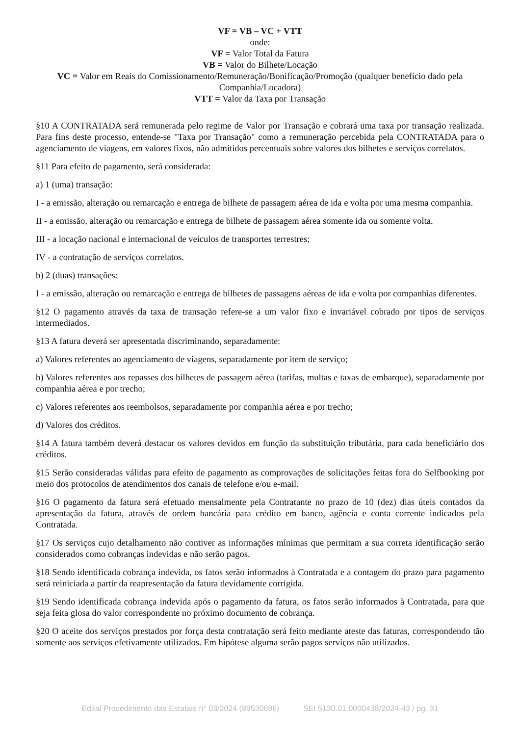VF = VB – VC + VTT
onde:
VF = Valor Total da Fatura
VB = Valor do Bilhete/Locação
VC = Valor em Reais do Comissionamento/Remuneração/Bonificação/Promoção (qualquer benefício dado pela Companhia/Locadora)
VTT = Valor da Taxa por Transação
§10 A CONTRATADA será remunerada pelo regime de Valor por Transação e cobrará uma taxa por transação realizada. Para fins deste processo, entende-se "Taxa por Transação" como a remuneração percebida pela CONTRATADA para o agenciamento de viagens, em valores fixos, não admitidos percentuais sobre valores dos bilhetes e serviços correlatos.
§11 Para efeito de pagamento, será considerada:
a) 1 (uma) transação:
I - a emissão, alteração ou remarcação e entrega de bilhete de passagem aérea de ida e volta por uma mesma companhia.
II - a emissão, alteração ou remarcação e entrega de bilhete de passagem aérea somente ida ou somente volta.
III - a locação nacional e internacional de veículos de transportes terrestres;
IV - a contratação de serviços correlatos.
b) 2 (duas) transações:
I - a emissão, alteração ou remarcação e entrega de bilhetes de passagens aéreas de ida e volta por companhias diferentes.
§12 O pagamento através da taxa de transação refere-se a um valor fixo e invariável cobrado por tipos de serviços intermediados.
§13 A fatura deverá ser apresentada discriminando, separadamente:
a) Valores referentes ao agenciamento de viagens, separadamente por item de serviço;
b) Valores referentes aos repasses dos bilhetes de passagem aérea (tarifas, multas e taxas de embarque), separadamente por companhia aérea e por trecho;
c) Valores referentes aos reembolsos, separadamente por companhia aérea e por trecho;
d) Valores dos créditos.
§14 A fatura também deverá destacar os valores devidos em função da substituição tributária, para cada beneficiário dos créditos.
§15 Serão consideradas válidas para efeito de pagamento as comprovações de solicitações feitas fora do Selfbooking por meio dos protocolos de atendimentos dos canais de telefone e/ou e-mail.
§16 O pagamento da fatura será efetuado mensalmente pela Contratante no prazo de 10 (dez) dias úteis contados da apresentação da fatura, através de ordem bancária para crédito em banco, agência e conta corrente indicados pela Contratada.
§17 Os serviços cujo detalhamento não contiver as informações mínimas que permitam a sua correta identificação serão considerados como cobranças indevidas e não serão pagos.
§18 Sendo identificada cobrança indevida, os fatos serão informados à Contratada e a contagem do prazo para pagamento será reiniciada a partir da reapresentação da fatura devidamente corrigida.
§19 Sendo identificada cobrança indevida após o pagamento da fatura, os fatos serão informados à Contratada, para que seja feita glosa do valor correspondente no próximo documento de cobrança.
§20 O aceite dos serviços prestados por força desta contratação será feito mediante ateste das faturas, correspondendo tão somente aos serviços efetivamente utilizados. Em hipótese alguma serão pagos serviços não utilizados.
Edital Procedimento das Estatais n° 03/2024 (89530696) SEI 5130.01.0000438/2024-43 / pg. 31